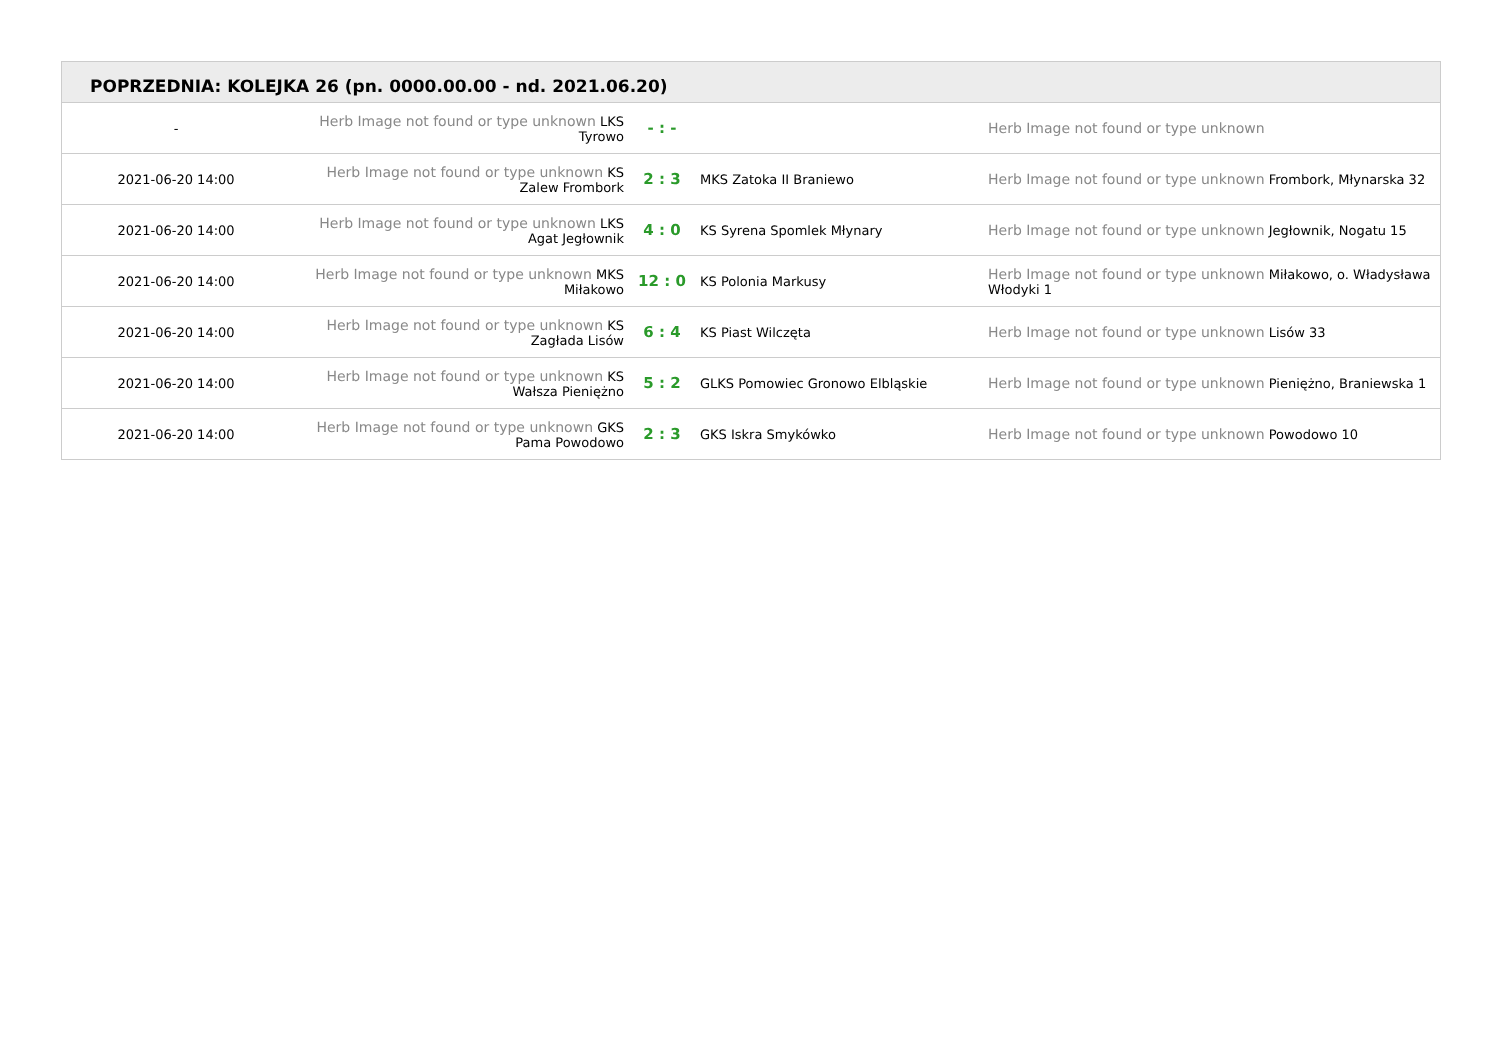POPRZEDNIA: KOLEJKA 26 (pn. 0000.00.00 - nd. 2021.06.20)
| - | Herb Image not found or type unknown LKS Tyrowo | - : - | | Herb Image not found or type unknown |
| 2021-06-20 14:00 | Herb Image not found or type unknown KS Zalew Frombork | 2 : 3 | MKS Zatoka II Braniewo | Herb Image not found or type unknown Frombork, Młynarska 32 |
| 2021-06-20 14:00 | Herb Image not found or type unknown LKS Agat Jegłownik | 4 : 0 | KS Syrena Spomlek Młynary | Herb Image not found or type unknown Jegłownik, Nogatu 15 |
| 2021-06-20 14:00 | Herb Image not found or type unknown MKS Miłakowo | 12 : 0 | KS Polonia Markusy | Herb Image not found or type unknown Miłakowo, o. Władysława Włodyki 1 |
| 2021-06-20 14:00 | Herb Image not found or type unknown KS Zagłada Lisów | 6 : 4 | KS Piast Wilczęta | Herb Image not found or type unknown Lisów 33 |
| 2021-06-20 14:00 | Herb Image not found or type unknown KS Wałsza Pieniężno | 5 : 2 | GLKS Pomowiec Gronowo Elbląskie | Herb Image not found or type unknown Pieniężno, Braniewska 1 |
| 2021-06-20 14:00 | Herb Image not found or type unknown GKS Pama Powodowo | 2 : 3 | GKS Iskra Smykówko | Herb Image not found or type unknown Powodowo 10 |